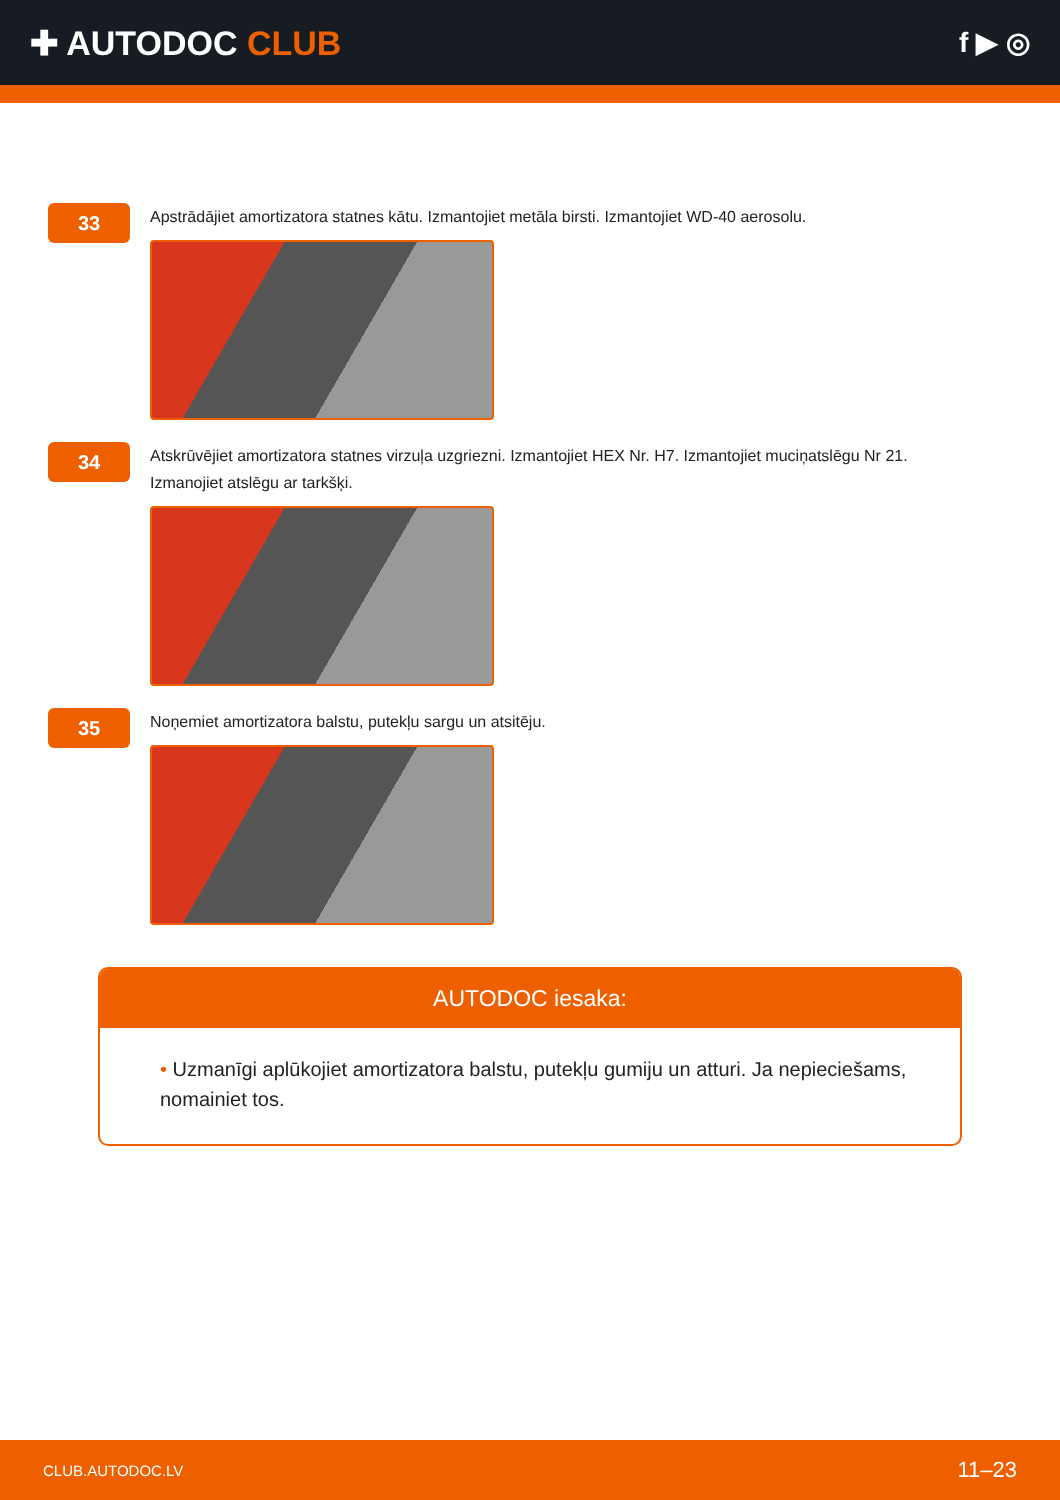✚ AUTODOC CLUB
f ▶ ◎
33
Apstrādājiet amortizatora statnes kātu. Izmantojiet metāla birsti. Izmantojiet WD-40 aerosolu.
34
Atskrūvējiet amortizatora statnes virzuļa uzgriezni. Izmantojiet HEX Nr. H7. Izmantojiet muciņatslēgu Nr 21.
Izmanojiet atslēgu ar tarkšķi.
35
Noņemiet amortizatora balstu, putekļu sargu un atsitēju.
AUTODOC iesaka:
• Uzmanīgi aplūkojiet amortizatora balstu, putekļu gumiju un atturi. Ja nepieciešams, nomainiet tos.
CLUB.AUTODOC.LV 11–23